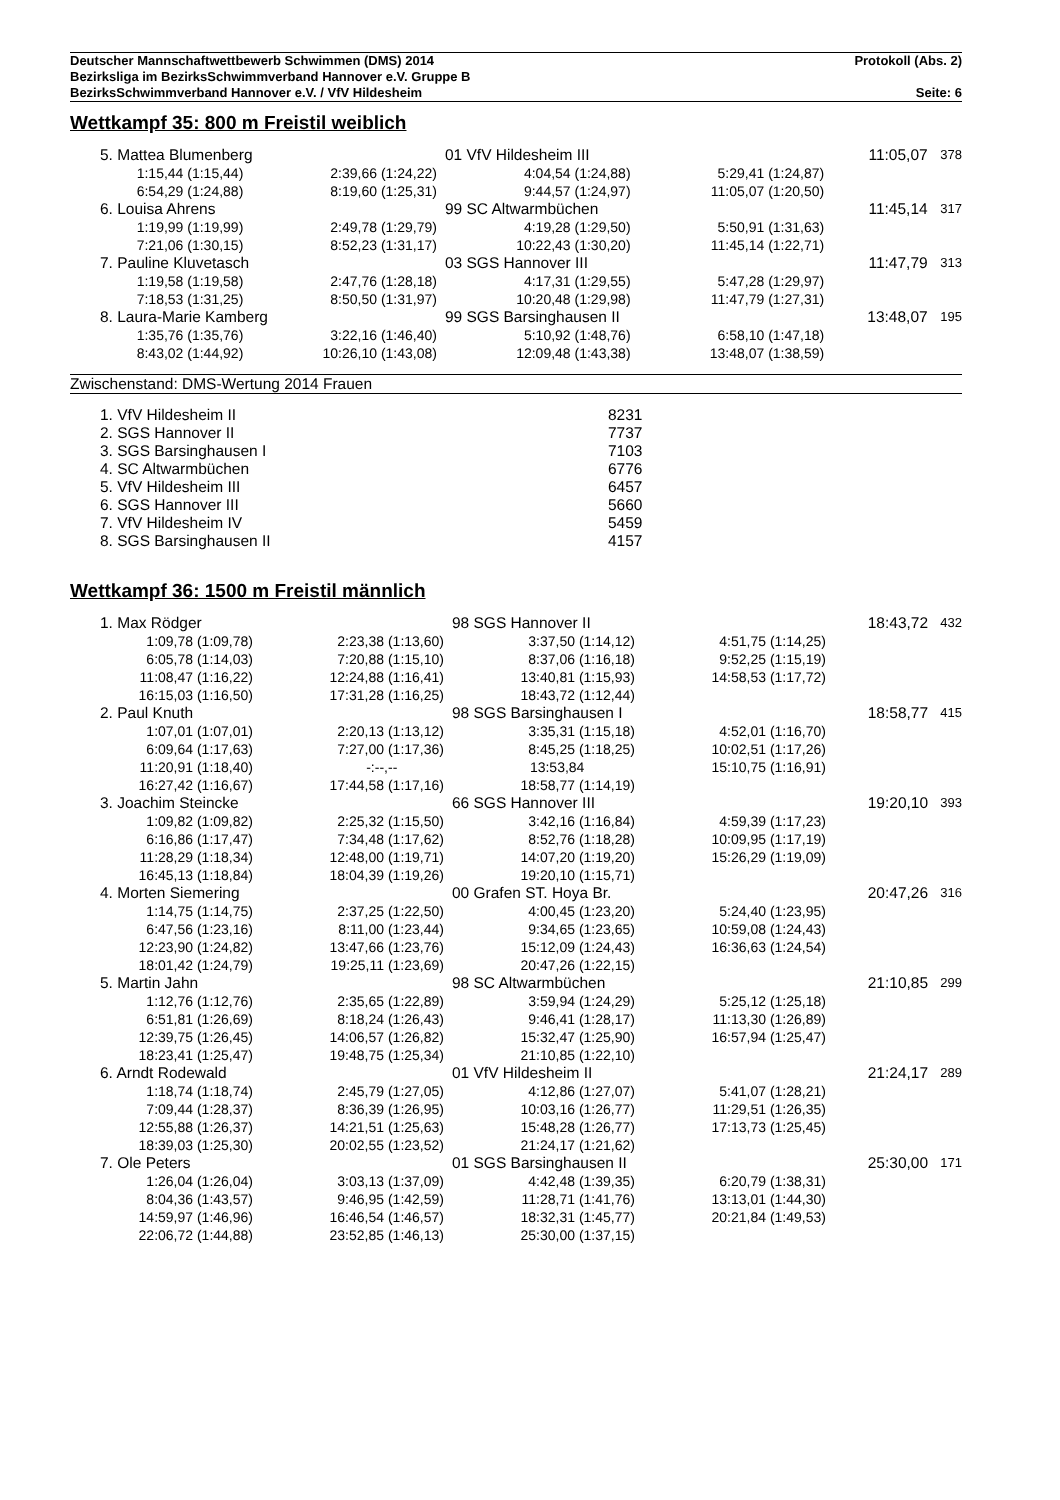Deutscher Mannschaftwettbewerb Schwimmen (DMS) 2014 Protokoll (Abs. 2)
Bezirksliga im BezirksSchwimmverband Hannover e.V. Gruppe B
BezirksSchwimmverband Hannover e.V. / VfV Hildesheim Seite: 6
Wettkampf 35: 800 m Freistil weiblich
| 5. Mattea Blumenberg | | 01 VfV Hildesheim III | | | 11:05,07 | 378 |
| 1:15,44 (1:15,44) | 2:39,66 (1:24,22) | 4:04,54 (1:24,88) | 5:29,41 (1:24,87) | | | |
| 6:54,29 (1:24,88) | 8:19,60 (1:25,31) | 9:44,57 (1:24,97) | 11:05,07 (1:20,50) | | | |
| 6. Louisa Ahrens | | 99 SC Altwarmbüchen | | | 11:45,14 | 317 |
| 1:19,99 (1:19,99) | 2:49,78 (1:29,79) | 4:19,28 (1:29,50) | 5:50,91 (1:31,63) | | | |
| 7:21,06 (1:30,15) | 8:52,23 (1:31,17) | 10:22,43 (1:30,20) | 11:45,14 (1:22,71) | | | |
| 7. Pauline Kluvetasch | | 03 SGS Hannover III | | | 11:47,79 | 313 |
| 1:19,58 (1:19,58) | 2:47,76 (1:28,18) | 4:17,31 (1:29,55) | 5:47,28 (1:29,97) | | | |
| 7:18,53 (1:31,25) | 8:50,50 (1:31,97) | 10:20,48 (1:29,98) | 11:47,79 (1:27,31) | | | |
| 8. Laura-Marie Kamberg | | 99 SGS Barsinghausen II | | | 13:48,07 | 195 |
| 1:35,76 (1:35,76) | 3:22,16 (1:46,40) | 5:10,92 (1:48,76) | 6:58,10 (1:47,18) | | | |
| 8:43,02 (1:44,92) | 10:26,10 (1:43,08) | 12:09,48 (1:43,38) | 13:48,07 (1:38,59) | | | |
Zwischenstand: DMS-Wertung 2014 Frauen
| 1. VfV Hildesheim II | 8231 |
| 2. SGS Hannover II | 7737 |
| 3. SGS Barsinghausen I | 7103 |
| 4. SC Altwarmbüchen | 6776 |
| 5. VfV Hildesheim III | 6457 |
| 6. SGS Hannover III | 5660 |
| 7. VfV Hildesheim IV | 5459 |
| 8. SGS Barsinghausen II | 4157 |
Wettkampf 36: 1500 m Freistil männlich
| 1. Max Rödger | | 98 SGS Hannover II | | | 18:43,72 | 432 |
| 1:09,78 (1:09,78) | 2:23,38 (1:13,60) | 3:37,50 (1:14,12) | 4:51,75 (1:14,25) | | | |
| 6:05,78 (1:14,03) | 7:20,88 (1:15,10) | 8:37,06 (1:16,18) | 9:52,25 (1:15,19) | | | |
| 11:08,47 (1:16,22) | 12:24,88 (1:16,41) | 13:40,81 (1:15,93) | 14:58,53 (1:17,72) | | | |
| 16:15,03 (1:16,50) | 17:31,28 (1:16,25) | 18:43,72 (1:12,44) | | | | |
| 2. Paul Knuth | | 98 SGS Barsinghausen I | | | 18:58,77 | 415 |
| 1:07,01 (1:07,01) | 2:20,13 (1:13,12) | 3:35,31 (1:15,18) | 4:52,01 (1:16,70) | | | |
| 6:09,64 (1:17,63) | 7:27,00 (1:17,36) | 8:45,25 (1:18,25) | 10:02,51 (1:17,26) | | | |
| 11:20,91 (1:18,40) | -:--,-- | 13:53,84 | 15:10,75 (1:16,91) | | | |
| 16:27,42 (1:16,67) | 17:44,58 (1:17,16) | 18:58,77 (1:14,19) | | | | |
| 3. Joachim Steincke | | 66 SGS Hannover III | | | 19:20,10 | 393 |
| 1:09,82 (1:09,82) | 2:25,32 (1:15,50) | 3:42,16 (1:16,84) | 4:59,39 (1:17,23) | | | |
| 6:16,86 (1:17,47) | 7:34,48 (1:17,62) | 8:52,76 (1:18,28) | 10:09,95 (1:17,19) | | | |
| 11:28,29 (1:18,34) | 12:48,00 (1:19,71) | 14:07,20 (1:19,20) | 15:26,29 (1:19,09) | | | |
| 16:45,13 (1:18,84) | 18:04,39 (1:19,26) | 19:20,10 (1:15,71) | | | | |
| 4. Morten Siemering | | 00 Grafen ST. Hoya Br. | | | 20:47,26 | 316 |
| 1:14,75 (1:14,75) | 2:37,25 (1:22,50) | 4:00,45 (1:23,20) | 5:24,40 (1:23,95) | | | |
| 6:47,56 (1:23,16) | 8:11,00 (1:23,44) | 9:34,65 (1:23,65) | 10:59,08 (1:24,43) | | | |
| 12:23,90 (1:24,82) | 13:47,66 (1:23,76) | 15:12,09 (1:24,43) | 16:36,63 (1:24,54) | | | |
| 18:01,42 (1:24,79) | 19:25,11 (1:23,69) | 20:47,26 (1:22,15) | | | | |
| 5. Martin Jahn | | 98 SC Altwarmbüchen | | | 21:10,85 | 299 |
| 1:12,76 (1:12,76) | 2:35,65 (1:22,89) | 3:59,94 (1:24,29) | 5:25,12 (1:25,18) | | | |
| 6:51,81 (1:26,69) | 8:18,24 (1:26,43) | 9:46,41 (1:28,17) | 11:13,30 (1:26,89) | | | |
| 12:39,75 (1:26,45) | 14:06,57 (1:26,82) | 15:32,47 (1:25,90) | 16:57,94 (1:25,47) | | | |
| 18:23,41 (1:25,47) | 19:48,75 (1:25,34) | 21:10,85 (1:22,10) | | | | |
| 6. Arndt Rodewald | | 01 VfV Hildesheim II | | | 21:24,17 | 289 |
| 1:18,74 (1:18,74) | 2:45,79 (1:27,05) | 4:12,86 (1:27,07) | 5:41,07 (1:28,21) | | | |
| 7:09,44 (1:28,37) | 8:36,39 (1:26,95) | 10:03,16 (1:26,77) | 11:29,51 (1:26,35) | | | |
| 12:55,88 (1:26,37) | 14:21,51 (1:25,63) | 15:48,28 (1:26,77) | 17:13,73 (1:25,45) | | | |
| 18:39,03 (1:25,30) | 20:02,55 (1:23,52) | 21:24,17 (1:21,62) | | | | |
| 7. Ole Peters | | 01 SGS Barsinghausen II | | | 25:30,00 | 171 |
| 1:26,04 (1:26,04) | 3:03,13 (1:37,09) | 4:42,48 (1:39,35) | 6:20,79 (1:38,31) | | | |
| 8:04,36 (1:43,57) | 9:46,95 (1:42,59) | 11:28,71 (1:41,76) | 13:13,01 (1:44,30) | | | |
| 14:59,97 (1:46,96) | 16:46,54 (1:46,57) | 18:32,31 (1:45,77) | 20:21,84 (1:49,53) | | | |
| 22:06,72 (1:44,88) | 23:52,85 (1:46,13) | 25:30,00 (1:37,15) | | | | |